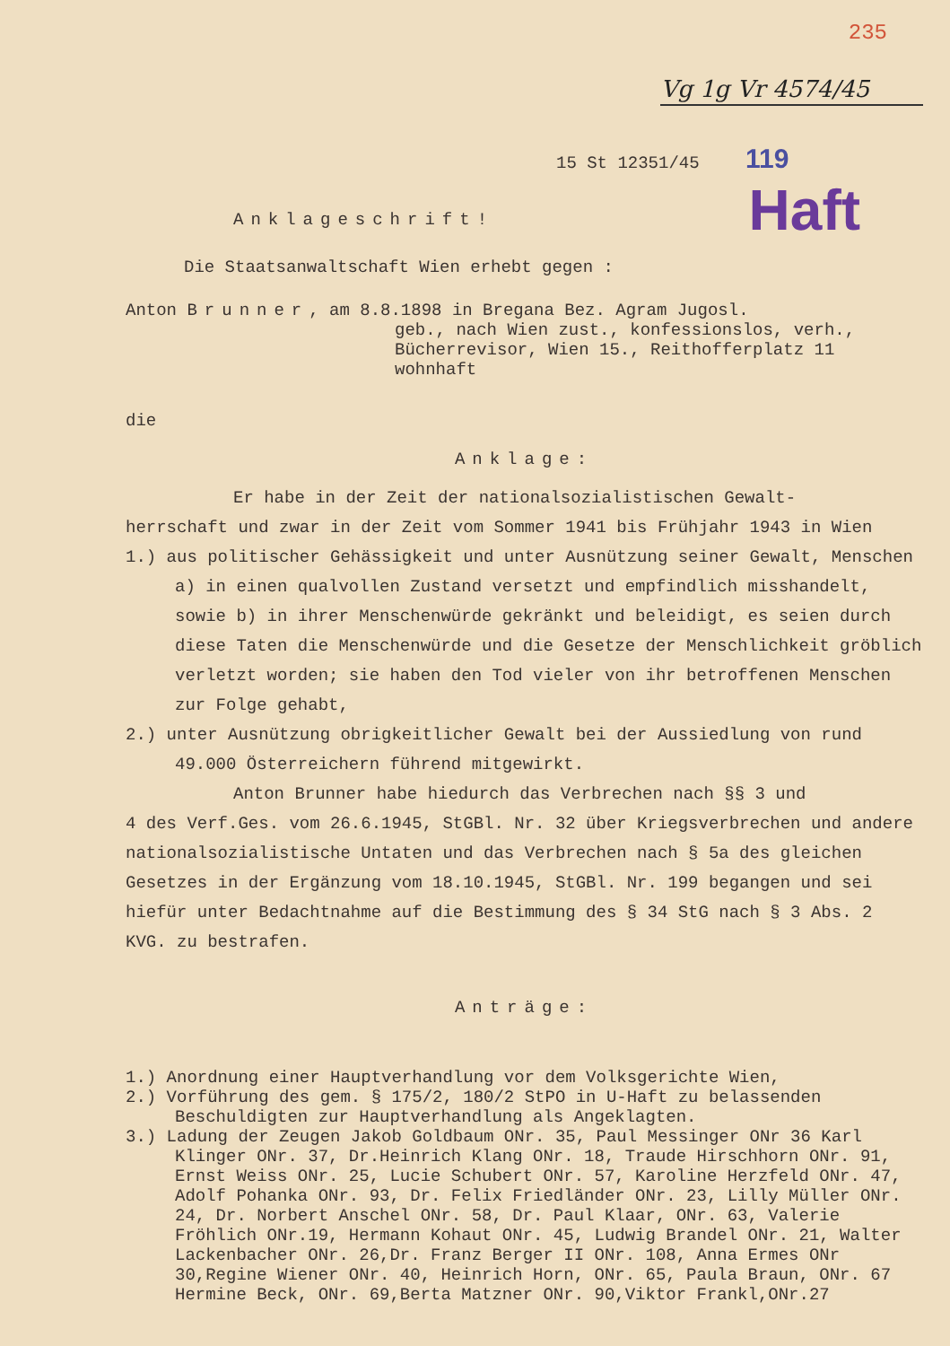235
Vg 1g Vr 4574/45
15 St 12351/45 119
Haft
Anklageschrift!
Die Staatsanwaltschaft Wien erhebt gegen :
Anton Brunner, am 8.8.1898 in Bregana Bez. Agram Jugosl.
geb., nach Wien zust., konfessionslos, verh., Bücherrevisor, Wien 15., Reithofferplatz 11 wohnhaft
die
Anklage:
Er habe in der Zeit der nationalsozialistischen Gewalt-
herrschaft und zwar in der Zeit vom Sommer 1941 bis Frühjahr 1943 in Wien
1.) aus politischer Gehässigkeit und unter Ausnützung seiner Gewalt, Menschen a) in einen qualvollen Zustand versetzt und empfindlich misshandelt, sowie b) in ihrer Menschenwürde gekränkt und beleidigt, es seien durch diese Taten die Menschenwürde und die Gesetze der Menschlichkeit gröblich verletzt worden; sie haben den Tod vieler von ihr betroffenen Menschen zur Folge gehabt,
2.) unter Ausnützung obrigkeitlicher Gewalt bei der Aussiedlung von rund 49.000 Österreichern führend mitgewirkt.
Anton Brunner habe hiedurch das Verbrechen nach §§ 3 und
4 des Verf.Ges. vom 26.6.1945, StGBl. Nr. 32 über Kriegsverbrechen und andere nationalsozialistische Untaten und das Verbrechen nach § 5a des gleichen Gesetzes in der Ergänzung vom 18.10.1945, StGBl. Nr. 199 begangen und sei hiefür unter Bedachtnahme auf die Bestimmung des § 34 StG nach § 3 Abs. 2 KVG. zu bestrafen.
Anträge:
1.) Anordnung einer Hauptverhandlung vor dem Volksgerichte Wien,
2.) Vorführung des gem. § 175/2, 180/2 StPO in U-Haft zu belassenden Beschuldigten zur Hauptverhandlung als Angeklagten.
3.) Ladung der Zeugen Jakob Goldbaum ONr. 35, Paul Messinger ONr 36 Karl Klinger ONr. 37, Dr.Heinrich Klang ONr. 18, Traude Hirschhorn ONr. 91, Ernst Weiss ONr. 25, Lucie Schubert ONr. 57, Karoline Herzfeld ONr. 47, Adolf Pohanka ONr. 93, Dr. Felix Friedländer ONr. 23, Lilly Müller ONr. 24, Dr. Norbert Anschel ONr. 58, Dr. Paul Klaar, ONr. 63, Valerie Fröhlich ONr.19, Hermann Kohaut ONr. 45, Ludwig Brandel ONr. 21, Walter Lackenbacher ONr. 26,Dr. Franz Berger II ONr. 108, Anna Ermes ONr 30,Regine Wiener ONr. 40, Heinrich Horn, ONr. 65, Paula Braun, ONr. 67 Hermine Beck, ONr. 69,Berta Matzner ONr. 90,Viktor Frankl,ONr.27